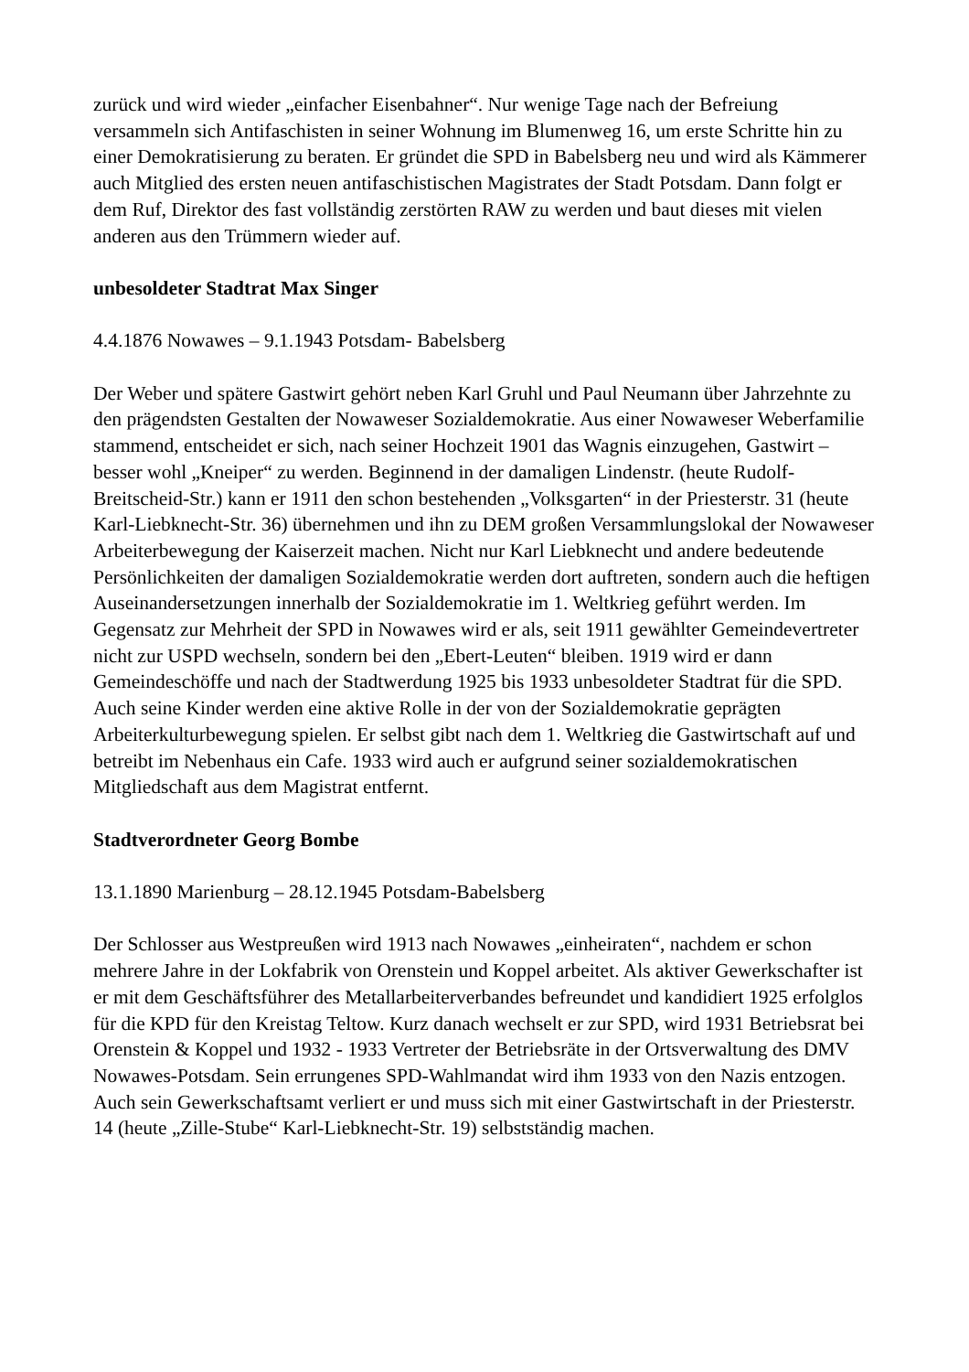zurück und wird wieder „einfacher Eisenbahner“. Nur wenige Tage nach der Befreiung versammeln sich Antifaschisten in seiner Wohnung im Blumenweg 16, um erste Schritte hin zu einer Demokratisierung zu beraten. Er gründet die SPD in Babelsberg neu und wird als Kämmerer auch Mitglied des ersten neuen antifaschistischen Magistrates der Stadt Potsdam. Dann folgt er dem Ruf, Direktor des fast vollständig zerstörten RAW zu werden und baut dieses mit vielen anderen aus den Trümmern wieder auf.
unbesoldeter Stadtrat Max Singer
4.4.1876 Nowawes – 9.1.1943 Potsdam- Babelsberg
Der Weber und spätere Gastwirt gehört neben Karl Gruhl und Paul Neumann über Jahrzehnte zu den prägendsten Gestalten der Nowaweser Sozialdemokratie. Aus einer Nowaweser Weberfamilie stammend, entscheidet er sich, nach seiner Hochzeit 1901 das Wagnis einzugehen, Gastwirt – besser wohl „Kneiper“ zu werden. Beginnend in der damaligen Lindenstr. (heute Rudolf-Breitscheid-Str.) kann er 1911 den schon bestehenden „Volksgarten“ in der Priesterstr. 31 (heute Karl-Liebknecht-Str. 36) übernehmen und ihn zu DEM großen Versammlungslokal der Nowaweser Arbeiterbewegung der Kaiserzeit machen. Nicht nur Karl Liebknecht und andere bedeutende Persönlichkeiten der damaligen Sozialdemokratie werden dort auftreten, sondern auch die heftigen Auseinandersetzungen innerhalb der Sozialdemokratie im 1. Weltkrieg geführt werden. Im Gegensatz zur Mehrheit der SPD in Nowawes wird er als, seit 1911 gewählter Gemeindevertreter nicht zur USPD wechseln, sondern bei den „Ebert-Leuten“ bleiben. 1919 wird er dann Gemeindeschöffe und nach der Stadtwerdung 1925 bis 1933 unbesoldeter Stadtrat für die SPD. Auch seine Kinder werden eine aktive Rolle in der von der Sozialdemokratie geprägten Arbeiterkulturbewegung spielen. Er selbst gibt nach dem 1. Weltkrieg die Gastwirtschaft auf und betreibt im Nebenhaus ein Cafe. 1933 wird auch er aufgrund seiner sozialdemokratischen Mitgliedschaft aus dem Magistrat entfernt.
Stadtverordneter Georg Bombe
13.1.1890 Marienburg – 28.12.1945 Potsdam-Babelsberg
Der Schlosser aus Westpreußen wird 1913 nach Nowawes „einheiraten“, nachdem er schon mehrere Jahre in der Lokfabrik von Orenstein und Koppel arbeitet. Als aktiver Gewerkschafter ist er mit dem Geschäftsführer des Metallarbeiterverbandes befreundet und kandidiert 1925 erfolglos für die KPD für den Kreistag Teltow. Kurz danach wechselt er zur SPD, wird 1931 Betriebsrat bei Orenstein & Koppel und 1932 - 1933 Vertreter der Betriebsräte in der Ortsverwaltung des DMV Nowawes-Potsdam. Sein errungenes SPD-Wahlmandat wird ihm 1933 von den Nazis entzogen. Auch sein Gewerkschaftsamt verliert er und muss sich mit einer Gastwirtschaft in der Priesterstr. 14 (heute „Zille-Stube“ Karl-Liebknecht-Str. 19) selbstständig machen.